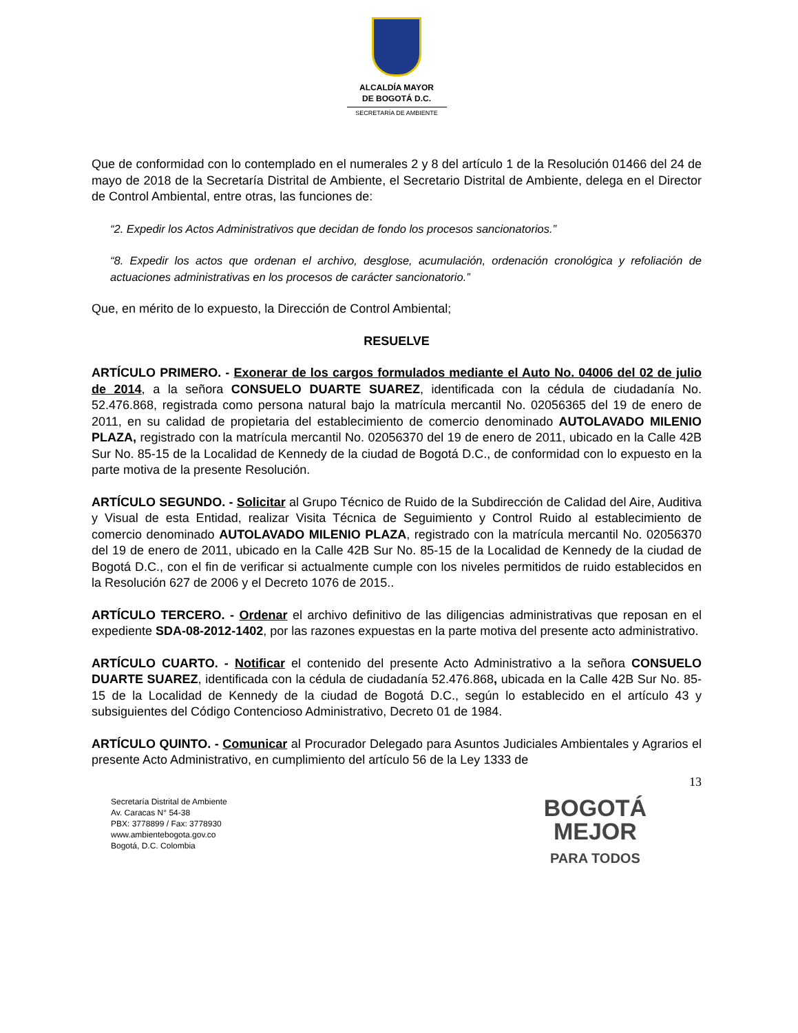ALCALDÍA MAYOR
DE BOGOTÁ D.C.
SECRETARÍA DE AMBIENTE
Que de conformidad con lo contemplado en el numerales 2 y 8 del artículo 1 de la Resolución 01466 del 24 de mayo de 2018 de la Secretaría Distrital de Ambiente, el Secretario Distrital de Ambiente, delega en el Director de Control Ambiental, entre otras, las funciones de:
“2. Expedir los Actos Administrativos que decidan de fondo los procesos sancionatorios.”
“8. Expedir los actos que ordenan el archivo, desglose, acumulación, ordenación cronológica y refoliación de actuaciones administrativas en los procesos de carácter sancionatorio.”
Que, en mérito de lo expuesto, la Dirección de Control Ambiental;
RESUELVE
ARTÍCULO PRIMERO. - Exonerar de los cargos formulados mediante el Auto No. 04006 del 02 de julio de 2014, a la señora CONSUELO DUARTE SUAREZ, identificada con la cédula de ciudadanía No. 52.476.868, registrada como persona natural bajo la matrícula mercantil No. 02056365 del 19 de enero de 2011, en su calidad de propietaria del establecimiento de comercio denominado AUTOLAVADO MILENIO PLAZA, registrado con la matrícula mercantil No. 02056370 del 19 de enero de 2011, ubicado en la Calle 42B Sur No. 85-15 de la Localidad de Kennedy de la ciudad de Bogotá D.C., de conformidad con lo expuesto en la parte motiva de la presente Resolución.
ARTÍCULO SEGUNDO. - Solicitar al Grupo Técnico de Ruido de la Subdirección de Calidad del Aire, Auditiva y Visual de esta Entidad, realizar Visita Técnica de Seguimiento y Control Ruido al establecimiento de comercio denominado AUTOLAVADO MILENIO PLAZA, registrado con la matrícula mercantil No. 02056370 del 19 de enero de 2011, ubicado en la Calle 42B Sur No. 85-15 de la Localidad de Kennedy de la ciudad de Bogotá D.C., con el fin de verificar si actualmente cumple con los niveles permitidos de ruido establecidos en la Resolución 627 de 2006 y el Decreto 1076 de 2015..
ARTÍCULO TERCERO. - Ordenar el archivo definitivo de las diligencias administrativas que reposan en el expediente SDA-08-2012-1402, por las razones expuestas en la parte motiva del presente acto administrativo.
ARTÍCULO CUARTO. - Notificar el contenido del presente Acto Administrativo a la señora CONSUELO DUARTE SUAREZ, identificada con la cédula de ciudadanía 52.476.868, ubicada en la Calle 42B Sur No. 85-15 de la Localidad de Kennedy de la ciudad de Bogotá D.C., según lo establecido en el artículo 43 y subsiguientes del Código Contencioso Administrativo, Decreto 01 de 1984.
ARTÍCULO QUINTO. - Comunicar al Procurador Delegado para Asuntos Judiciales Ambientales y Agrarios el presente Acto Administrativo, en cumplimiento del artículo 56 de la Ley 1333 de
13
Secretaría Distrital de Ambiente
Av. Caracas N° 54-38
PBX: 3778899 / Fax: 3778930
www.ambientebogota.gov.co
Bogotá, D.C. Colombia
BOGOTÁ
MEJOR
PARA TODOS